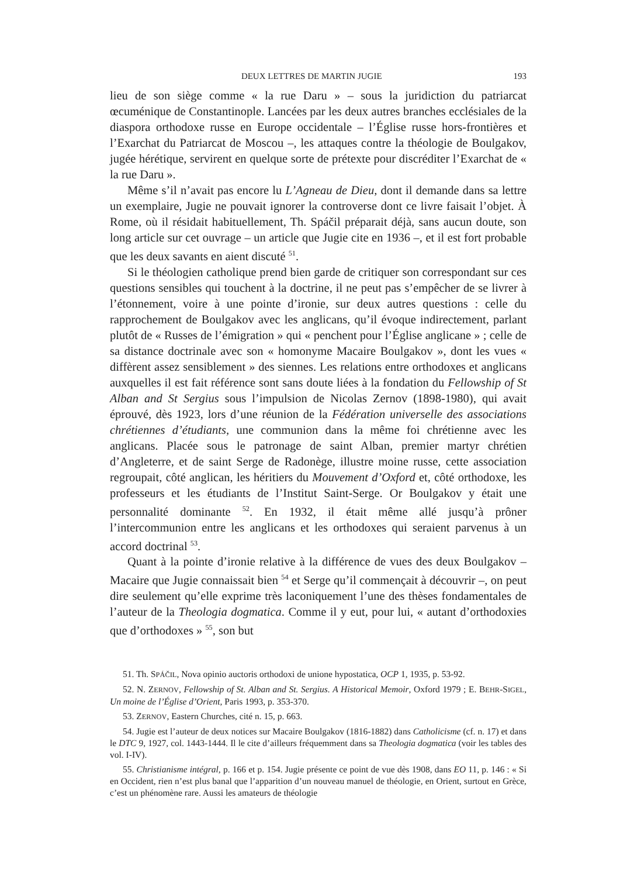DEUX LETTRES DE MARTIN JUGIE 193
lieu de son siège comme « la rue Daru » – sous la juridiction du patriarcat œcuménique de Constantinople. Lancées par les deux autres branches ecclésiales de la diaspora orthodoxe russe en Europe occidentale – l’Église russe hors-frontières et l’Exarchat du Patriarcat de Moscou –, les attaques contre la théologie de Boulgakov, jugée hérétique, servirent en quelque sorte de prétexte pour discréditer l’Exarchat de « la rue Daru ».
Même s’il n’avait pas encore lu L’Agneau de Dieu, dont il demande dans sa lettre un exemplaire, Jugie ne pouvait ignorer la controverse dont ce livre faisait l’objet. À Rome, où il résidait habituellement, Th. Spáčil préparait déjà, sans aucun doute, son long article sur cet ouvrage – un article que Jugie cite en 1936 –, et il est fort probable que les deux savants en aient discuté <sup>51</sup>.
Si le théologien catholique prend bien garde de critiquer son correspondant sur ces questions sensibles qui touchent à la doctrine, il ne peut pas s’empêcher de se livrer à l’étonnement, voire à une pointe d’ironie, sur deux autres questions : celle du rapprochement de Boulgakov avec les anglicans, qu’il évoque indirectement, parlant plutôt de « Russes de l’émigration » qui « penchent pour l’Église anglicane » ; celle de sa distance doctrinale avec son « homonyme Macaire Boulgakov », dont les vues « diffèrent assez sensiblement » des siennes. Les relations entre orthodoxes et anglicans auxquelles il est fait référence sont sans doute liées à la fondation du Fellowship of St Alban and St Sergius sous l’impulsion de Nicolas Zernov (1898-1980), qui avait éprouvé, dès 1923, lors d’une réunion de la Fédération universelle des associations chrétiennes d’étudiants, une communion dans la même foi chrétienne avec les anglicans. Placée sous le patronage de saint Alban, premier martyr chrétien d’Angleterre, et de saint Serge de Radonège, illustre moine russe, cette association regroupait, côté anglican, les héritiers du Mouvement d’Oxford et, côté orthodoxe, les professeurs et les étudiants de l’Institut Saint-Serge. Or Boulgakov y était une personnalité dominante <sup>52</sup>. En 1932, il était même allé jusqu’à prôner l’intercommunion entre les anglicans et les orthodoxes qui seraient parvenus à un accord doctrinal <sup>53</sup>.
Quant à la pointe d’ironie relative à la différence de vues des deux Boulgakov – Macaire que Jugie connaissait bien <sup>54</sup> et Serge qu’il commençait à découvrir –, on peut dire seulement qu’elle exprime très laconiquement l’une des thèses fondamentales de l’auteur de la Theologia dogmatica. Comme il y eut, pour lui, « autant d’orthodoxies que d’orthodoxes » <sup>55</sup>, son but
51. Th. SPÁČIL, Nova opinio auctoris orthodoxi de unione hypostatica, OCP 1, 1935, p. 53-92.
52. N. ZERNOV, Fellowship of St. Alban and St. Sergius. A Historical Memoir, Oxford 1979 ; E. BEHR-SIGEL, Un moine de l’Église d’Orient, Paris 1993, p. 353-370.
53. ZERNOV, Eastern Churches, cité n. 15, p. 663.
54. Jugie est l’auteur de deux notices sur Macaire Boulgakov (1816-1882) dans Catholicisme (cf. n. 17) et dans le DTC 9, 1927, col. 1443-1444. Il le cite d’ailleurs fréquemment dans sa Theologia dogmatica (voir les tables des vol. I-IV).
55. Christianisme intégral, p. 166 et p. 154. Jugie présente ce point de vue dès 1908, dans EO 11, p. 146 : « Si en Occident, rien n’est plus banal que l’apparition d’un nouveau manuel de théologie, en Orient, surtout en Grèce, c’est un phénomène rare. Aussi les amateurs de théologie